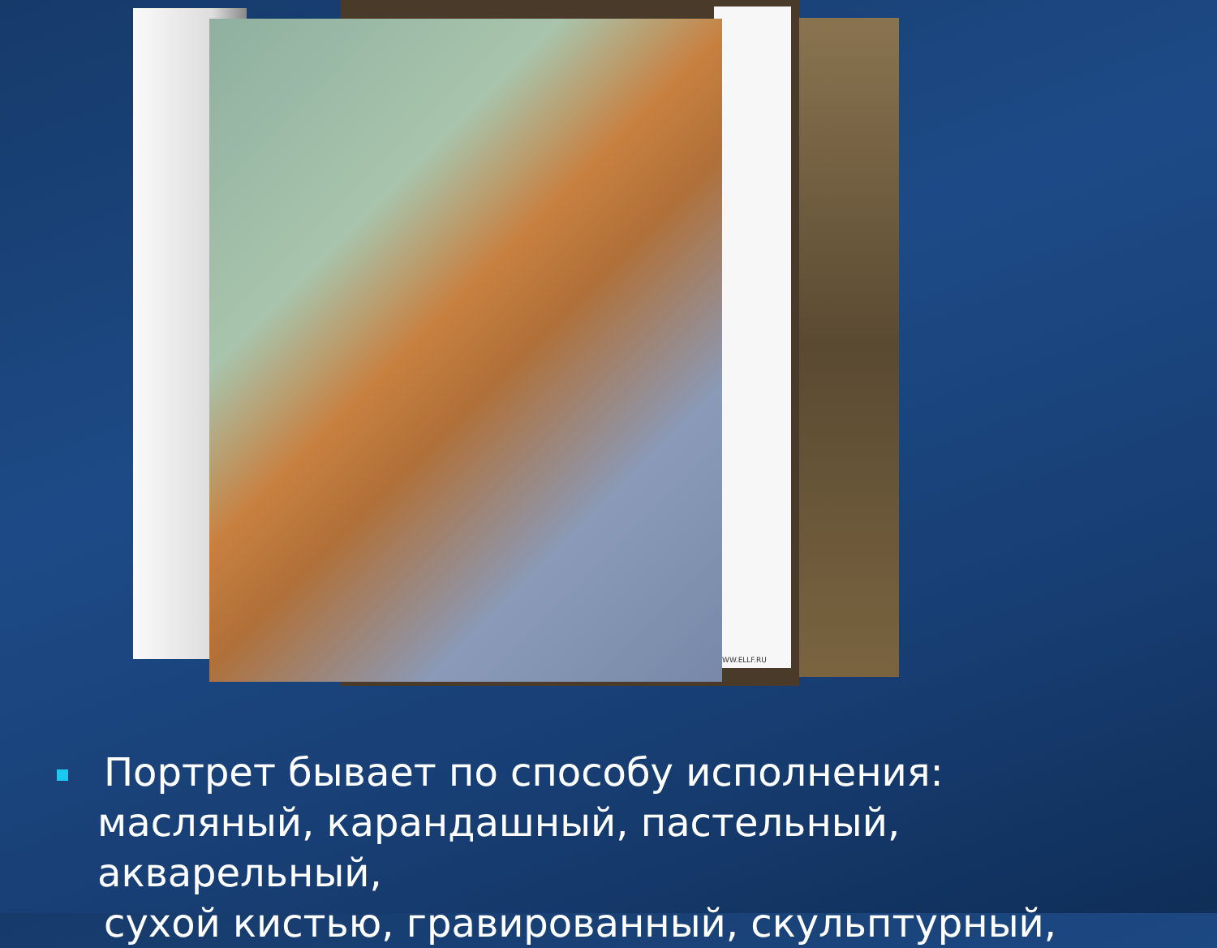WW.ELLF.RU
Портрет бывает по способу исполнения:
масляный, карандашный, пастельный, акварельный,
сухой кистью, гравированный, скульптурный,